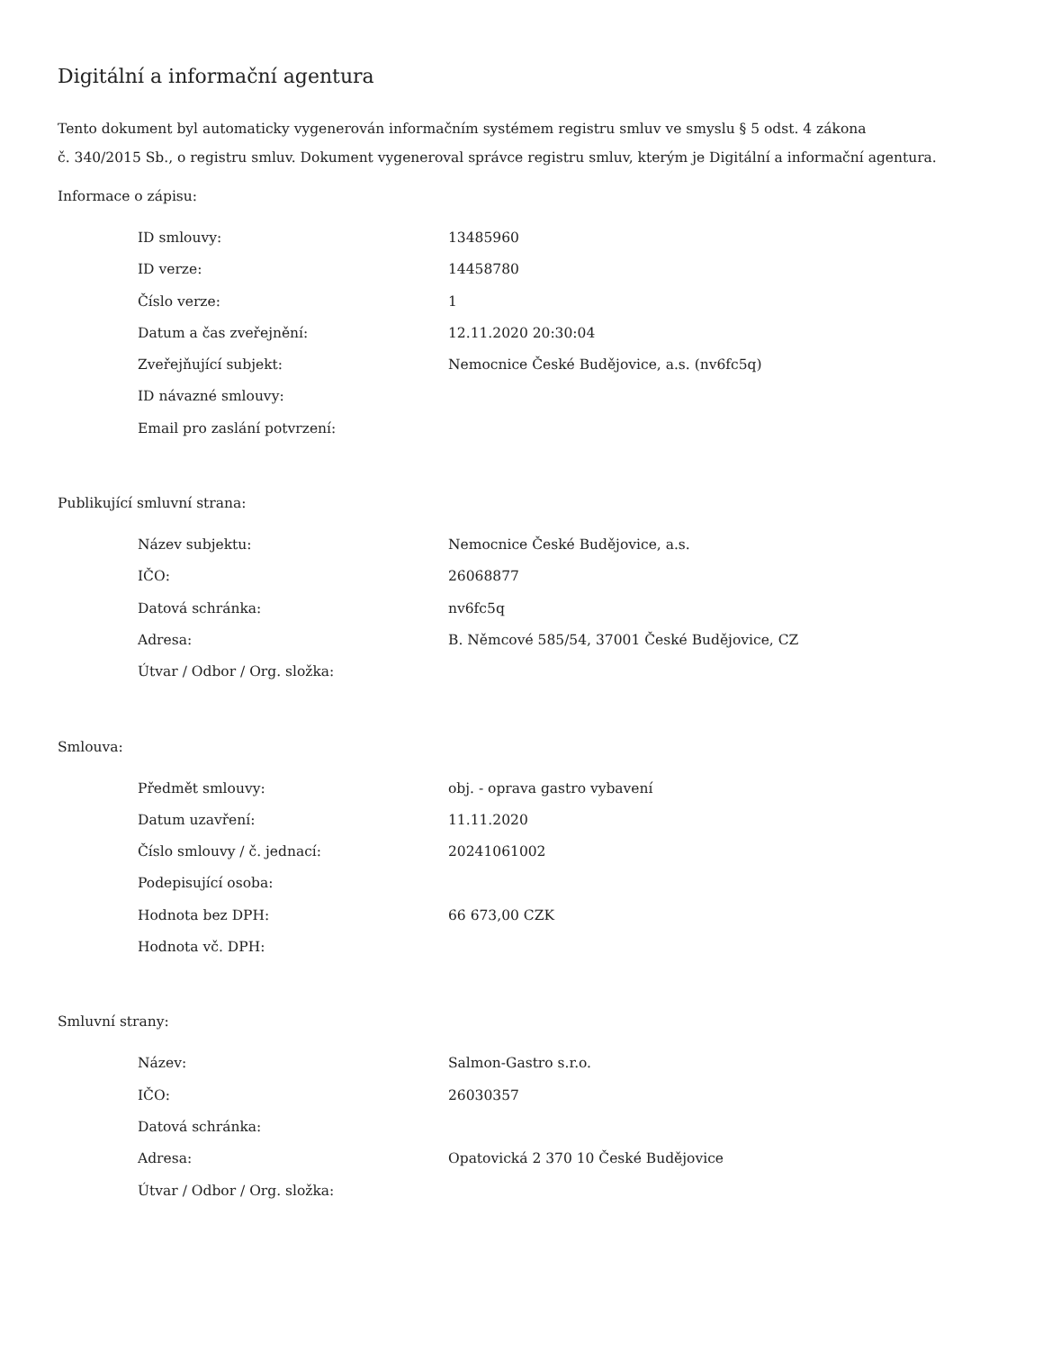Digitální a informační agentura
Tento dokument byl automaticky vygenerován informačním systémem registru smluv ve smyslu § 5 odst. 4 zákona
č. 340/2015 Sb., o registru smluv. Dokument vygeneroval správce registru smluv, kterým je Digitální a informační agentura.
Informace o zápisu:
| ID smlouvy: | 13485960 |
| ID verze: | 14458780 |
| Číslo verze: | 1 |
| Datum a čas zveřejnění: | 12.11.2020 20:30:04 |
| Zveřejňující subjekt: | Nemocnice České Budějovice, a.s. (nv6fc5q) |
| ID návazné smlouvy: | |
| Email pro zaslání potvrzení: | |
Publikující smluvní strana:
| Název subjektu: | Nemocnice České Budějovice, a.s. |
| IČO: | 26068877 |
| Datová schránka: | nv6fc5q |
| Adresa: | B. Němcové 585/54, 37001 České Budějovice, CZ |
| Útvar / Odbor / Org. složka: | |
Smlouva:
| Předmět smlouvy: | obj. - oprava gastro vybavení |
| Datum uzavření: | 11.11.2020 |
| Číslo smlouvy / č. jednací: | 20241061002 |
| Podepisující osoba: | |
| Hodnota bez DPH: | 66 673,00 CZK |
| Hodnota vč. DPH: | |
Smluvní strany:
| Název: | Salmon-Gastro s.r.o. |
| IČO: | 26030357 |
| Datová schránka: | |
| Adresa: | Opatovická 2 370 10 České Budějovice |
| Útvar / Odbor / Org. složka: | |